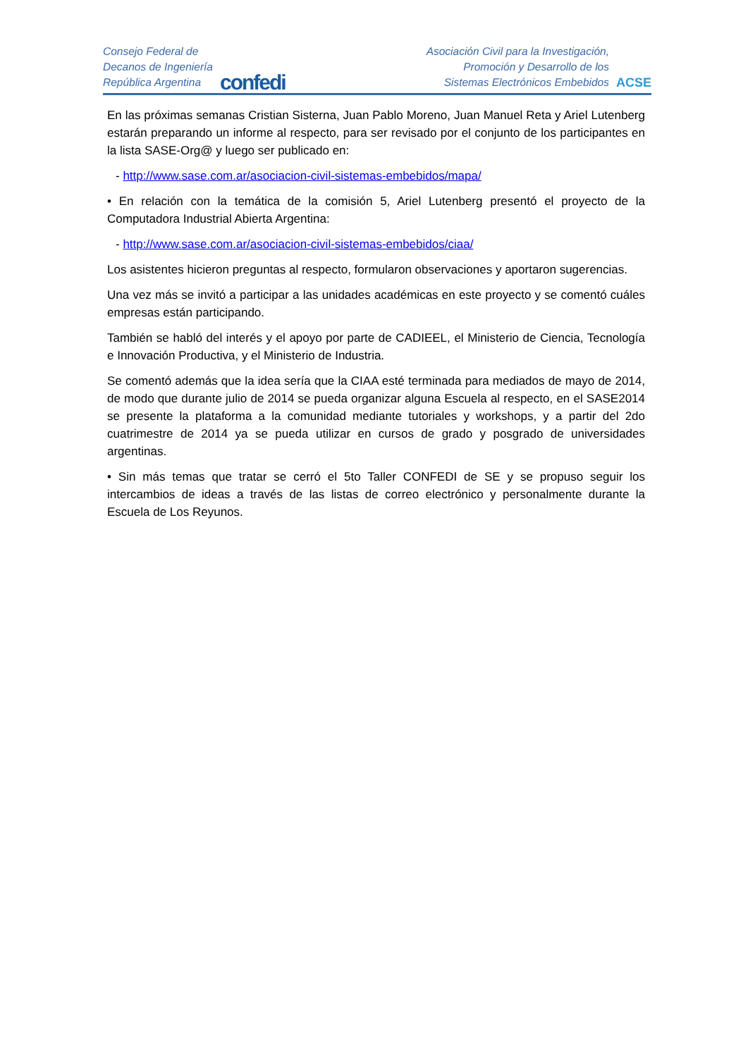Consejo Federal de
Decanos de Ingeniería
República Argentina
confedi
Asociación Civil para la Investigación,
Promoción y Desarrollo de los
Sistemas Electrónicos Embebidos
ACSE
En las próximas semanas Cristian Sisterna, Juan Pablo Moreno, Juan Manuel Reta y Ariel Lutenberg estarán preparando un informe al respecto, para ser revisado por el conjunto de los participantes en la lista SASE-Org@ y luego ser publicado en:
- http://www.sase.com.ar/asociacion-civil-sistemas-embebidos/mapa/
• En relación con la temática de la comisión 5, Ariel Lutenberg presentó el proyecto de la Computadora Industrial Abierta Argentina:
- http://www.sase.com.ar/asociacion-civil-sistemas-embebidos/ciaa/
Los asistentes hicieron preguntas al respecto, formularon observaciones y aportaron sugerencias.
Una vez más se invitó a participar a las unidades académicas en este proyecto y se comentó cuáles empresas están participando.
También se habló del interés y el apoyo por parte de CADIEEL, el Ministerio de Ciencia, Tecnología e Innovación Productiva, y el Ministerio de Industria.
Se comentó además que la idea sería que la CIAA esté terminada para mediados de mayo de 2014, de modo que durante julio de 2014 se pueda organizar alguna Escuela al respecto, en el SASE2014 se presente la plataforma a la comunidad mediante tutoriales y workshops, y a partir del 2do cuatrimestre de 2014 ya se pueda utilizar en cursos de grado y posgrado de universidades argentinas.
• Sin más temas que tratar se cerró el 5to Taller CONFEDI de SE y se propuso seguir los intercambios de ideas a través de las listas de correo electrónico y personalmente durante la Escuela de Los Reyunos.